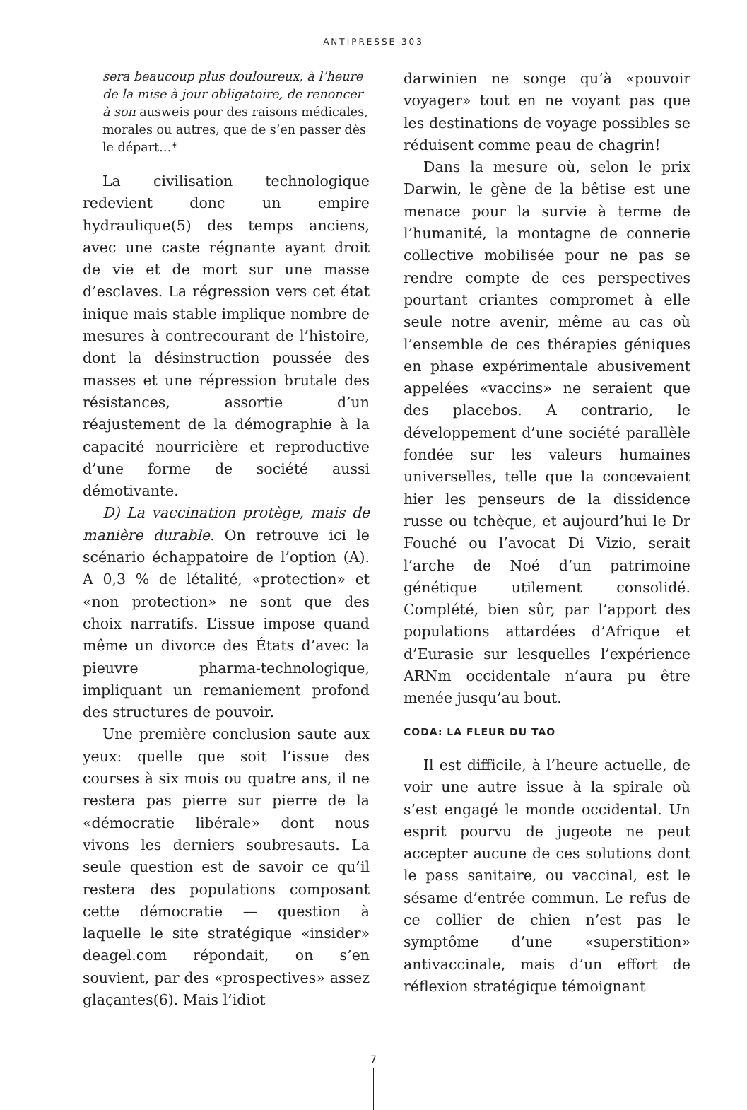ANTIPRESSE 303
sera beaucoup plus douloureux, à l’heure de la mise à jour obligatoire, de renoncer à son ausweis pour des raisons médicales, morales ou autres, que de s’en passer dès le départ…*
La civilisation technologique redevient donc un empire hydraulique(5) des temps anciens, avec une caste régnante ayant droit de vie et de mort sur une masse d’esclaves. La régression vers cet état inique mais stable implique nombre de mesures à contrecourant de l’histoire, dont la désinstruction poussée des masses et une répression brutale des résistances, assortie d’un réajustement de la démographie à la capacité nourricière et reproductive d’une forme de société aussi démotivante.
D) La vaccination protège, mais de manière durable. On retrouve ici le scénario échappatoire de l’option (A). A 0,3 % de létalité, «protection» et «non protection» ne sont que des choix narratifs. L’issue impose quand même un divorce des États d’avec la pieuvre pharma-technologique, impliquant un remaniement profond des structures de pouvoir.
Une première conclusion saute aux yeux: quelle que soit l’issue des courses à six mois ou quatre ans, il ne restera pas pierre sur pierre de la «démocratie libérale» dont nous vivons les derniers soubresauts. La seule question est de savoir ce qu’il restera des populations composant cette démocratie — question à laquelle le site stratégique «insider» deagel.com répondait, on s’en souvient, par des «prospectives» assez glaçantes(6). Mais l’idiot
darwinien ne songe qu’à «pouvoir voyager» tout en ne voyant pas que les destinations de voyage possibles se réduisent comme peau de chagrin!
Dans la mesure où, selon le prix Darwin, le gène de la bêtise est une menace pour la survie à terme de l’humanité, la montagne de connerie collective mobilisée pour ne pas se rendre compte de ces perspectives pourtant criantes compromet à elle seule notre avenir, même au cas où l’ensemble de ces thérapies géniques en phase expérimentale abusivement appelées «vaccins» ne seraient que des placebos. A contrario, le développement d’une société parallèle fondée sur les valeurs humaines universelles, telle que la concevaient hier les penseurs de la dissidence russe ou tchèque, et aujourd’hui le Dr Fouché ou l’avocat Di Vizio, serait l’arche de Noé d’un patrimoine génétique utilement consolidé. Complété, bien sûr, par l’apport des populations attardées d’Afrique et d’Eurasie sur lesquelles l’expérience ARNm occidentale n’aura pu être menée jusqu’au bout.
CODA: LA FLEUR DU TAO
Il est difficile, à l’heure actuelle, de voir une autre issue à la spirale où s’est engagé le monde occidental. Un esprit pourvu de jugeote ne peut accepter aucune de ces solutions dont le pass sanitaire, ou vaccinal, est le sésame d’entrée commun. Le refus de ce collier de chien n’est pas le symptôme d’une «superstition» antivaccinale, mais d’un effort de réflexion stratégique témoignant
7